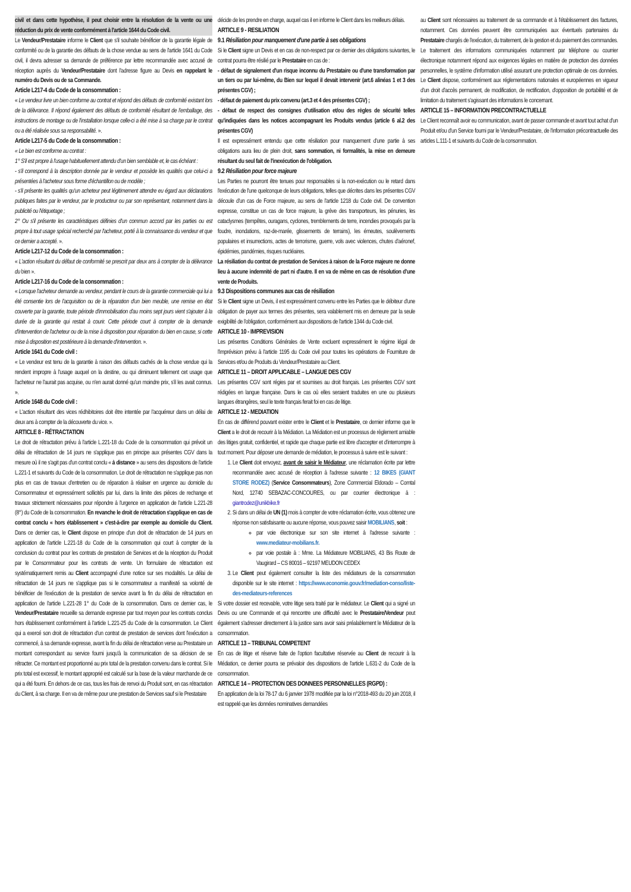civil et dans cette hypothèse, il peut choisir entre la résolution de la vente ou une réduction du prix de vente conformément à l'article 1644 du Code civil.
Le Vendeur/Prestataire informe le Client que s'il souhaite bénéficier de la garantie légale de conformité ou de la garantie des défauts de la chose vendue au sens de l'article 1641 du Code civil, il devra adresser sa demande de préférence par lettre recommandée avec accusé de réception auprès du Vendeur/Prestataire dont l'adresse figure au Devis en rappelant le numéro du Devis ou de sa Commande.
Article L217-4 du Code de la consommation :
« Le vendeur livre un bien conforme au contrat et répond des défauts de conformité existant lors de la délivrance. Il répond également des défauts de conformité résultant de l'emballage, des instructions de montage ou de l'installation lorsque celle-ci a été mise à sa charge par le contrat ou a été réalisée sous sa responsabilité. ».
Article L217-5 du Code de la consommation :
« Le bien est conforme au contrat :
1° S'il est propre à l'usage habituellement attendu d'un bien semblable et, le cas échéant :
- s'il correspond à la description donnée par le vendeur et possède les qualités que celui-ci a présentées à l'acheteur sous forme d'échantillon ou de modèle ;
- s'il présente les qualités qu'un acheteur peut légitimement attendre eu égard aux déclarations publiques faites par le vendeur, par le producteur ou par son représentant, notamment dans la publicité ou l'étiquetage ;
2° Ou s'il présente les caractéristiques définies d'un commun accord par les parties ou est propre à tout usage spécial recherché par l'acheteur, porté à la connaissance du vendeur et que ce dernier a accepté. ».
Article L217-12 du Code de la consommation :
« L'action résultant du défaut de conformité se prescrit par deux ans à compter de la délivrance du bien ».
Article L217-16 du Code de la consommation :
« Lorsque l'acheteur demande au vendeur, pendant le cours de la garantie commerciale qui lui a été consentie lors de l'acquisition ou de la réparation d'un bien meuble, une remise en état couverte par la garantie, toute période d'immobilisation d'au moins sept jours vient s'ajouter à la durée de la garantie qui restait à courir. Cette période court à compter de la demande d'intervention de l'acheteur ou de la mise à disposition pour réparation du bien en cause, si cette mise à disposition est postérieure à la demande d'intervention. ».
Article 1641 du Code civil :
« Le vendeur est tenu de la garantie à raison des défauts cachés de la chose vendue qui la rendent impropre à l'usage auquel on la destine, ou qui diminuent tellement cet usage que l'acheteur ne l'aurait pas acquise, ou n'en aurait donné qu'un moindre prix, s'il les avait connus. ».
Article 1648 du Code civil :
« L'action résultant des vices rédhibitoires doit être intentée par l'acquéreur dans un délai de deux ans à compter de la découverte du vice. ».
ARTICLE 8 - RÉTRACTATION
Le droit de rétractation prévu à l'article L.221-18 du Code de la consommation qui prévoit un délai de rétractation de 14 jours ne s'applique pas en principe aux présentes CGV dans la mesure où il ne s'agit pas d'un contrat conclu « à distance » au sens des dispositions de l'article L.221-1 et suivants du Code de la consommation. Le droit de rétractation ne s'applique pas non plus en cas de travaux d'entretien ou de réparation à réaliser en urgence au domicile du Consommateur et expressément sollicités par lui, dans la limite des pièces de rechange et travaux strictement nécessaires pour répondre à l'urgence en application de l'article L.221-28 (8°) du Code de la consommation. En revanche le droit de rétractation s'applique en cas de contrat conclu « hors établissement » c'est-à-dire par exemple au domicile du Client. Dans ce dernier cas, le Client dispose en principe d'un droit de rétractation de 14 jours en application de l'article L.221-18 du Code de la consommation qui court à compter de la conclusion du contrat pour les contrats de prestation de Services et de la réception du Produit par le Consommateur pour les contrats de vente. Un formulaire de rétractation est systématiquement remis au Client accompagné d'une notice sur ses modalités. Le délai de rétractation de 14 jours ne s'applique pas si le consommateur a manifesté sa volonté de bénéficier de l'exécution de la prestation de service avant la fin du délai de rétractation en application de l'article L.221-28 1° du Code de la consommation. Dans ce dernier cas, le Vendeur/Prestataire recueille sa demande expresse par tout moyen pour les contrats conclus hors établissement conformément à l'article L.221-25 du Code de la consommation. Le Client qui a exercé son droit de rétractation d'un contrat de prestation de services dont l'exécution a commencé, à sa demande expresse, avant la fin du délai de rétractation verse au Prestataire un montant correspondant au service fourni jusqu'à la communication de sa décision de se rétracter. Ce montant est proportionné au prix total de la prestation convenu dans le contrat. Si le prix total est excessif, le montant approprié est calculé sur la base de la valeur marchande de ce qui a été fourni. En dehors de ce cas, tous les frais de renvoi du Produit sont, en cas rétractation du Client, à sa charge. Il en va de même pour une prestation de Services sauf si le Prestataire
décide de les prendre en charge, auquel cas il en informe le Client dans les meilleurs délais.
ARTICLE 9 - RESILIATION
9.1 Résiliation pour manquement d'une partie à ses obligations
Si le Client signe un Devis et en cas de non-respect par ce dernier des obligations suivantes, le contrat pourra être résilié par le Prestataire en cas de :
- défaut de signalement d'un risque inconnu du Prestataire ou d'une transformation par un tiers ou par lui-même, du Bien sur lequel il devait intervenir (art.6 alinéas 1 et 3 des présentes CGV) ;
- défaut de paiement du prix convenu (art.3 et 4 des présentes CGV) ;
- défaut de respect des consignes d'utilisation et/ou des règles de sécurité telles qu'indiquées dans les notices accompagnant les Produits vendus (article 6 al.2 des présentes CGV)
Il est expressément entendu que cette résiliation pour manquement d'une partie à ses obligations aura lieu de plein droit, sans sommation, ni formalités, la mise en demeure résultant du seul fait de l'inexécution de l'obligation.
9.2 Résiliation pour force majeure
Les Parties ne pourront être tenues pour responsables si la non-exécution ou le retard dans l'exécution de l'une quelconque de leurs obligations, telles que décrites dans les présentes CGV découle d'un cas de Force majeure, au sens de l'article 1218 du Code civil. De convention expresse, constitue un cas de force majeure, la grève des transporteurs, les pénuries, les cataclysmes (tempêtes, ouragans, cyclones, tremblements de terre, incendies provoqués par la foudre, inondations, raz-de-marée, glissements de terrains), les émeutes, soulèvements populaires et insurrections, actes de terrorisme, guerre, vols avec violences, chutes d'aéronef, épidémies, pandémies, risques nucléaires.
La résiliation du contrat de prestation de Services à raison de la Force majeure ne donne lieu à aucune indemnité de part ni d'autre. Il en va de même en cas de résolution d'une vente de Produits.
9.3 Dispositions communes aux cas de résiliation
Si le Client signe un Devis, il est expressément convenu entre les Parties que le débiteur d'une obligation de payer aux termes des présentes, sera valablement mis en demeure par la seule exigibilité de l'obligation, conformément aux dispositions de l'article 1344 du Code civil.
ARTICLE 10 - IMPREVISION
Les présentes Conditions Générales de Vente excluent expressément le régime légal de l'imprévision prévu à l'article 1195 du Code civil pour toutes les opérations de Fourniture de Services et/ou de Produits du Vendeur/Prestataire au Client.
ARTICLE 11 – DROIT APPLICABLE – LANGUE DES CGV
Les présentes CGV sont régies par et soumises au droit français. Les présentes CGV sont rédigées en langue française. Dans le cas où elles seraient traduites en une ou plusieurs langues étrangères, seul le texte français ferait foi en cas de litige.
ARTICLE 12 - MEDIATION
En cas de différend pouvant exister entre le Client et le Prestataire, ce dernier informe que le Client a le droit de recourir à la Médiation. La Médiation est un processus de règlement amiable des litiges gratuit, confidentiel, et rapide que chaque partie est libre d'accepter et d'interrompre à tout moment. Pour déposer une demande de médiation, le processus à suivre est le suivant :
1. Le Client doit envoyez, avant de saisir le Médiateur, une réclamation écrite par lettre recommandée avec accusé de réception à l'adresse suivante : 12 BIKES (GIANT STORE RODEZ) (Service Consommateurs), Zone Commercial Eldorado – Comtal Nord, 12740 SEBAZAC-CONCOURES, ou par courrier électronique à : giantrodez@unikbike.fr
2. Si dans un délai de UN (1) mois à compter de votre réclamation écrite, vous obtenez une réponse non satisfaisante ou aucune réponse, vous pouvez saisir MOBILIANS, soit :
par voie électronique sur son site internet à l'adresse suivante : www.mediateur-mobilians.fr.
par voie postale à : Mme. La Médiateure MOBILIANS, 43 Bis Route de Vaugirard – CS 80016 – 92197 MEUDON CEDEX
3. Le Client peut également consulter la liste des médiateurs de la consommation disponible sur le site internet : https://www.economie.gouv.fr/mediation-conso/liste-des-mediateurs-references
Si votre dossier est recevable, votre litige sera traité par le médiateur. Le Client qui a signé un Devis ou une Commande et qui rencontre une difficulté avec le Prestataire/Vendeur peut également s'adresser directement à la justice sans avoir saisi préalablement le Médiateur de la consommation.
ARTICLE 13 – TRIBUNAL COMPETENT
En cas de litige et réserve faite de l'option facultative réservée au Client de recourir à la Médiation, ce dernier pourra se prévaloir des dispositions de l'article L.631-2 du Code de la consommation.
ARTICLE 14 – PROTECTION DES DONNEES PERSONNELLES (RGPD) :
En application de la loi 78-17 du 6 janvier 1978 modifiée par la loi n°2018-493 du 20 juin 2018, il est rappelé que les données nominatives demandées
au Client sont nécessaires au traitement de sa commande et à l'établissement des factures, notamment. Ces données peuvent être communiquées aux éventuels partenaires du Prestataire chargés de l'exécution, du traitement, de la gestion et du paiement des commandes. Le traitement des informations communiquées notamment par téléphone ou courrier électronique notamment répond aux exigences légales en matière de protection des données personnelles, le système d'information utilisé assurant une protection optimale de ces données. Le Client dispose, conformément aux réglementations nationales et européennes en vigueur d'un droit d'accès permanent, de modification, de rectification, d'opposition de portabilité et de limitation du traitement s'agissant des informations le concernant.
ARTICLE 15 – INFORMATION PRECONTRACTUELLE
Le Client reconnaît avoir eu communication, avant de passer commande et avant tout achat d'un Produit et/ou d'un Service fourni par le Vendeur/Prestataire, de l'information précontractuelle des articles L.111-1 et suivants du Code de la consommation.